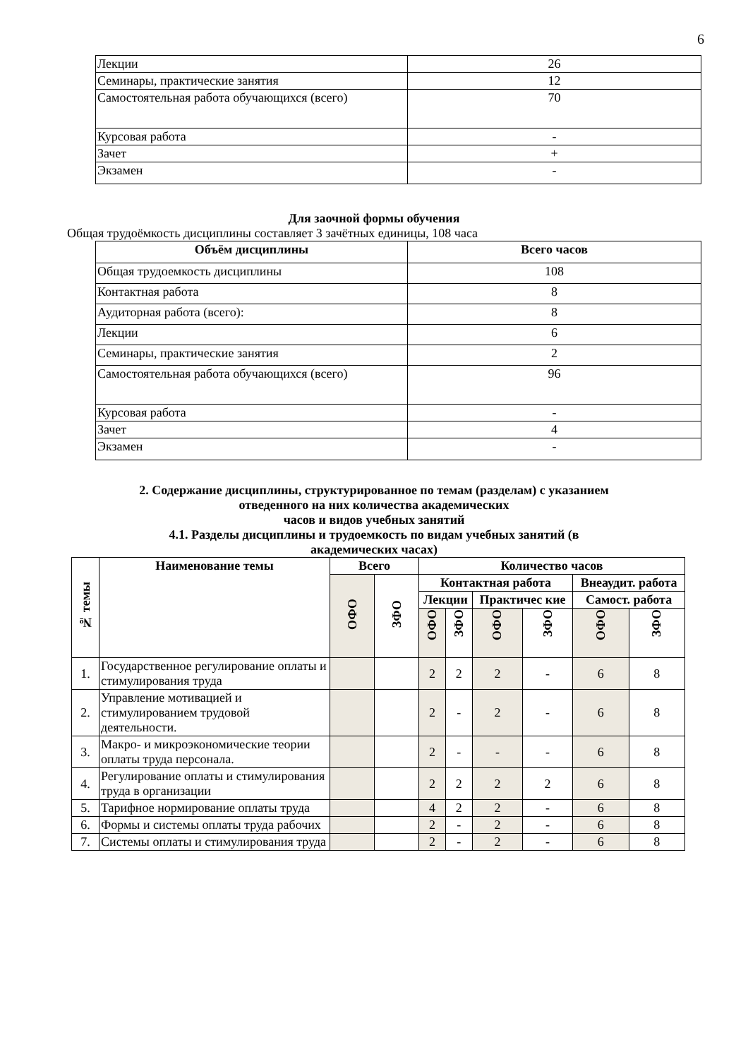6
| Лекции | 26 |
| Семинары, практические занятия | 12 |
| Самостоятельная работа обучающихся (всего) | 70 |
| Курсовая работа | - |
| Зачет | + |
| Экзамен | - |
Для заочной формы обучения
Общая трудоёмкость дисциплины составляет 3 зачётных единицы, 108 часа
| Объём дисциплины | Всего часов |
| Общая трудоемкость дисциплины | 108 |
| Контактная работа | 8 |
| Аудиторная работа (всего): | 8 |
| Лекции | 6 |
| Семинары, практические занятия | 2 |
| Самостоятельная работа обучающихся (всего) | 96 |
| Курсовая работа | - |
| Зачет | 4 |
| Экзамен | - |
2. Содержание дисциплины, структурированное по темам (разделам) с указанием
отведенного на них количества академических
часов и видов учебных занятий
4.1. Разделы дисциплины и трудоемкость по видам учебных занятий (в
академических часах)
| № темы | Наименование темы | Всего | | Количество часов | | | | | |
| --- | --- | --- | --- | --- | --- | --- | --- | --- | --- |
| | | ОФО | ЗФО | Контактная работа | | | | Внеаудит. работа | |
| | | | | Лекции | | Практичес кие | | Самост. работа | |
| | | | | ОФО | ЗФО | ОФО | ЗФО | ОФО | ЗФО |
| 1. | Государственное регулирование оплаты и стимулирования труда | | | 2 | 2 | 2 | - | 6 | 8 |
| 2. | Управление мотивацией и стимулированием трудовой деятельности. | | | 2 | - | 2 | - | 6 | 8 |
| 3. | Макро- и микроэкономические теории оплаты труда персонала. | | | 2 | - | - | - | 6 | 8 |
| 4. | Регулирование оплаты и стимулирования труда в организации | | | 2 | 2 | 2 | 2 | 6 | 8 |
| 5. | Тарифное нормирование оплаты труда | | | 4 | 2 | 2 | - | 6 | 8 |
| 6. | Формы и системы оплаты труда рабочих | | | 2 | - | 2 | - | 6 | 8 |
| 7. | Системы оплаты и стимулирования труда | | | 2 | - | 2 | - | 6 | 8 |